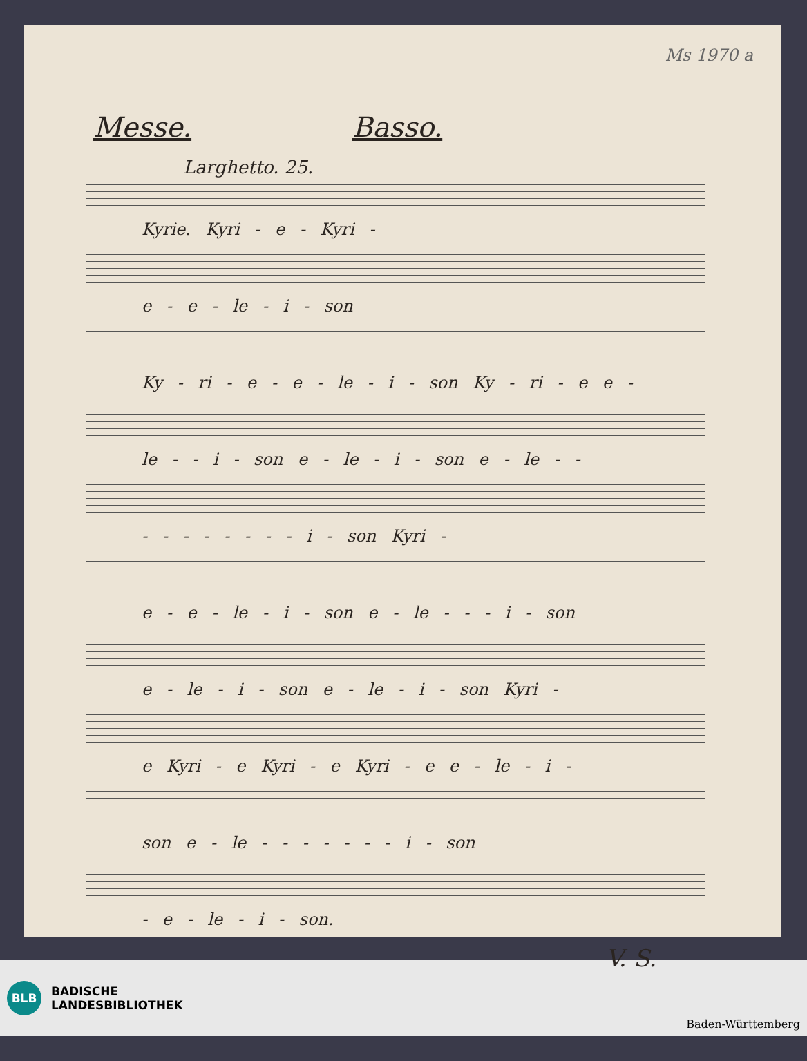Ms 1970 a
Messe. Basso.
Larghetto. 25.
Kyrie. Kyri - e - Kyri -
e - e - le - i - son
Ky - ri - e - e - le - i - son Ky - ri - e e -
le - - i - son e - le - i - son e - le - -
- - - - - - - - i - son Kyri -
e - e - le - i - son e - le - - - i - son
e - le - i - son e - le - i - son Kyri -
e Kyri - e Kyri - e Kyri - e e - le - i -
son e - le - - - - - - - i - son
- e - le - i - son.
V. S.
BLB
BADISCHE
LANDESBIBLIOTHEK
Baden-Württemberg